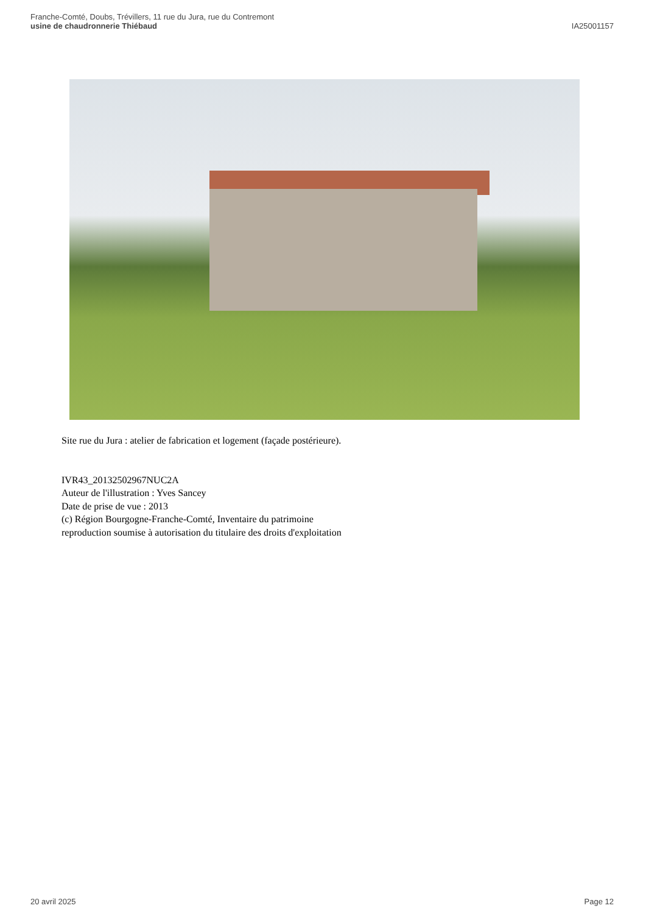Franche-Comté, Doubs, Trévillers, 11 rue du Jura, rue du Contremont
usine de chaudronnerie Thiébaud
IA25001157
Site rue du Jura : atelier de fabrication et logement (façade postérieure).
IVR43_20132502967NUC2A
Auteur de l'illustration : Yves Sancey
Date de prise de vue : 2013
(c) Région Bourgogne-Franche-Comté, Inventaire du patrimoine
reproduction soumise à autorisation du titulaire des droits d'exploitation
20 avril 2025 Page 12